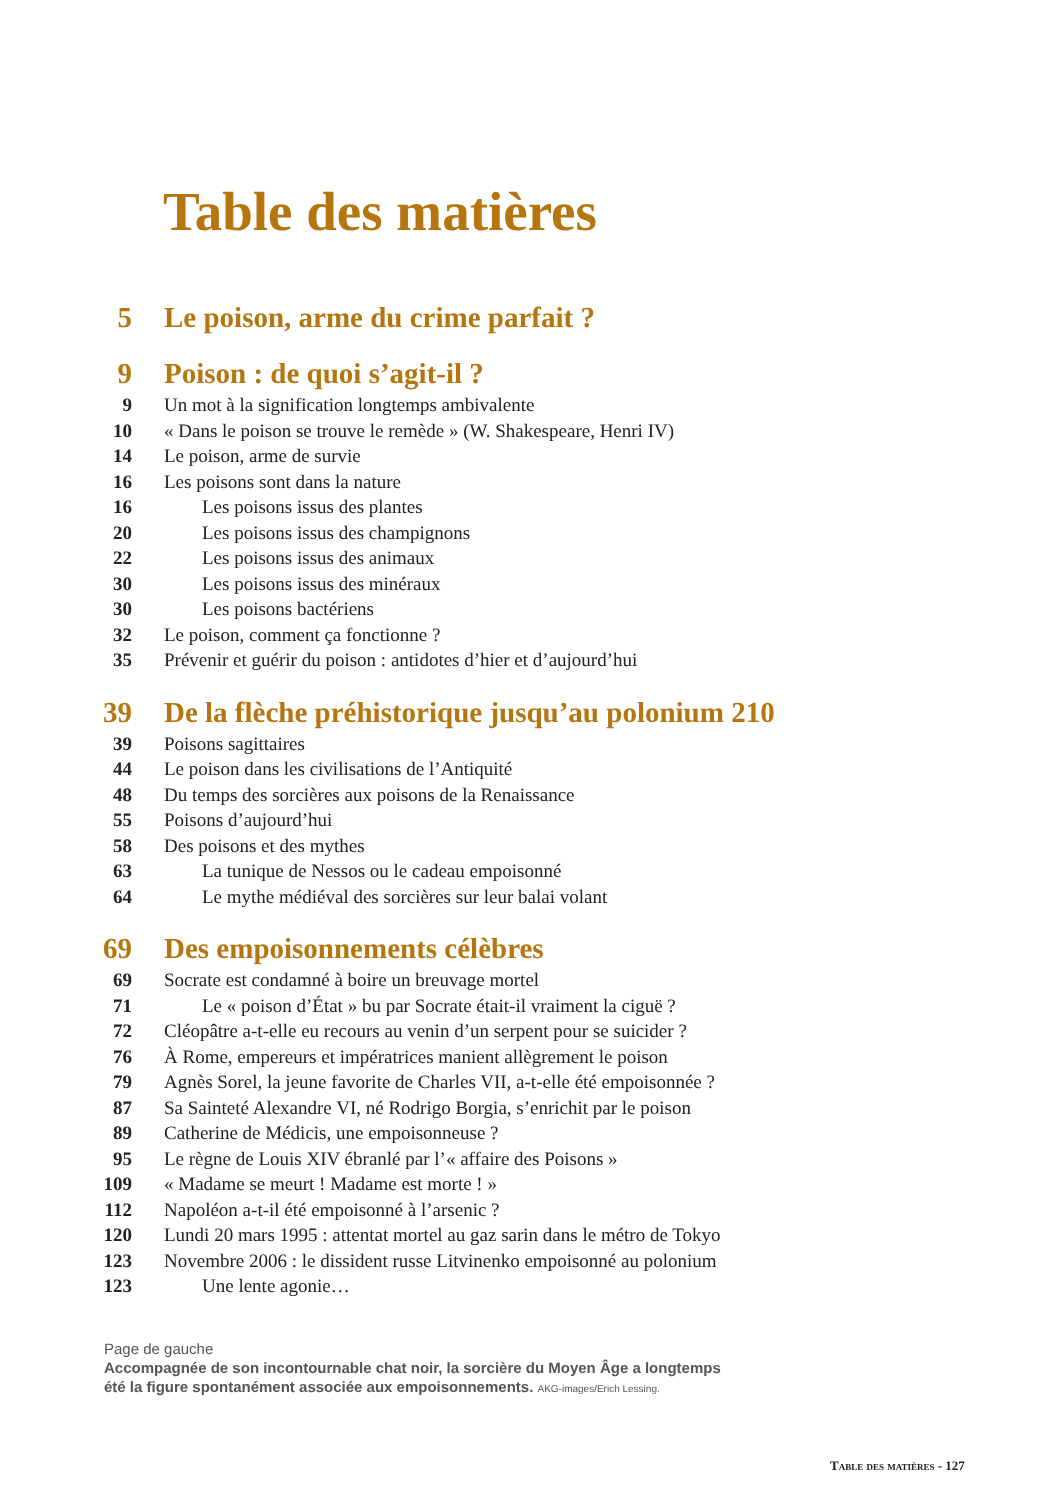Table des matières
5 Le poison, arme du crime parfait ?
9 Poison : de quoi s’agit-il ?
9 Un mot à la signification longtemps ambivalente
10 « Dans le poison se trouve le remède » (W. Shakespeare, Henri IV)
14 Le poison, arme de survie
16 Les poisons sont dans la nature
16 Les poisons issus des plantes
20 Les poisons issus des champignons
22 Les poisons issus des animaux
30 Les poisons issus des minéraux
30 Les poisons bactériens
32 Le poison, comment ça fonctionne ?
35 Prévenir et guérir du poison : antidotes d’hier et d’aujourd’hui
39 De la flèche préhistorique jusqu’au polonium 210
39 Poisons sagittaires
44 Le poison dans les civilisations de l’Antiquité
48 Du temps des sorcières aux poisons de la Renaissance
55 Poisons d’aujourd’hui
58 Des poisons et des mythes
63 La tunique de Nessos ou le cadeau empoisonné
64 Le mythe médiéval des sorcières sur leur balai volant
69 Des empoisonnements célèbres
69 Socrate est condamné à boire un breuvage mortel
71 Le « poison d’État » bu par Socrate était-il vraiment la ciguë ?
72 Cléopâtre a-t-elle eu recours au venin d’un serpent pour se suicider ?
76 À Rome, empereurs et impératrices manient allègrement le poison
79 Agnès Sorel, la jeune favorite de Charles VII, a-t-elle été empoisonnée ?
87 Sa Sainteté Alexandre VI, né Rodrigo Borgia, s’enrichit par le poison
89 Catherine de Médicis, une empoisonneuse ?
95 Le règne de Louis XIV ébranlé par l’« affaire des Poisons »
109 « Madame se meurt ! Madame est morte ! »
112 Napoléon a-t-il été empoisonné à l’arsenic ?
120 Lundi 20 mars 1995 : attentat mortel au gaz sarin dans le métro de Tokyo
123 Novembre 2006 : le dissident russe Litvinenko empoisonné au polonium
123 Une lente agonie…
Page de gauche
Accompagnée de son incontournable chat noir, la sorcière du Moyen Âge a longtemps
été la figure spontanément associée aux empoisonnements. AKG-images/Erich Lessing.
Table des matières - 127